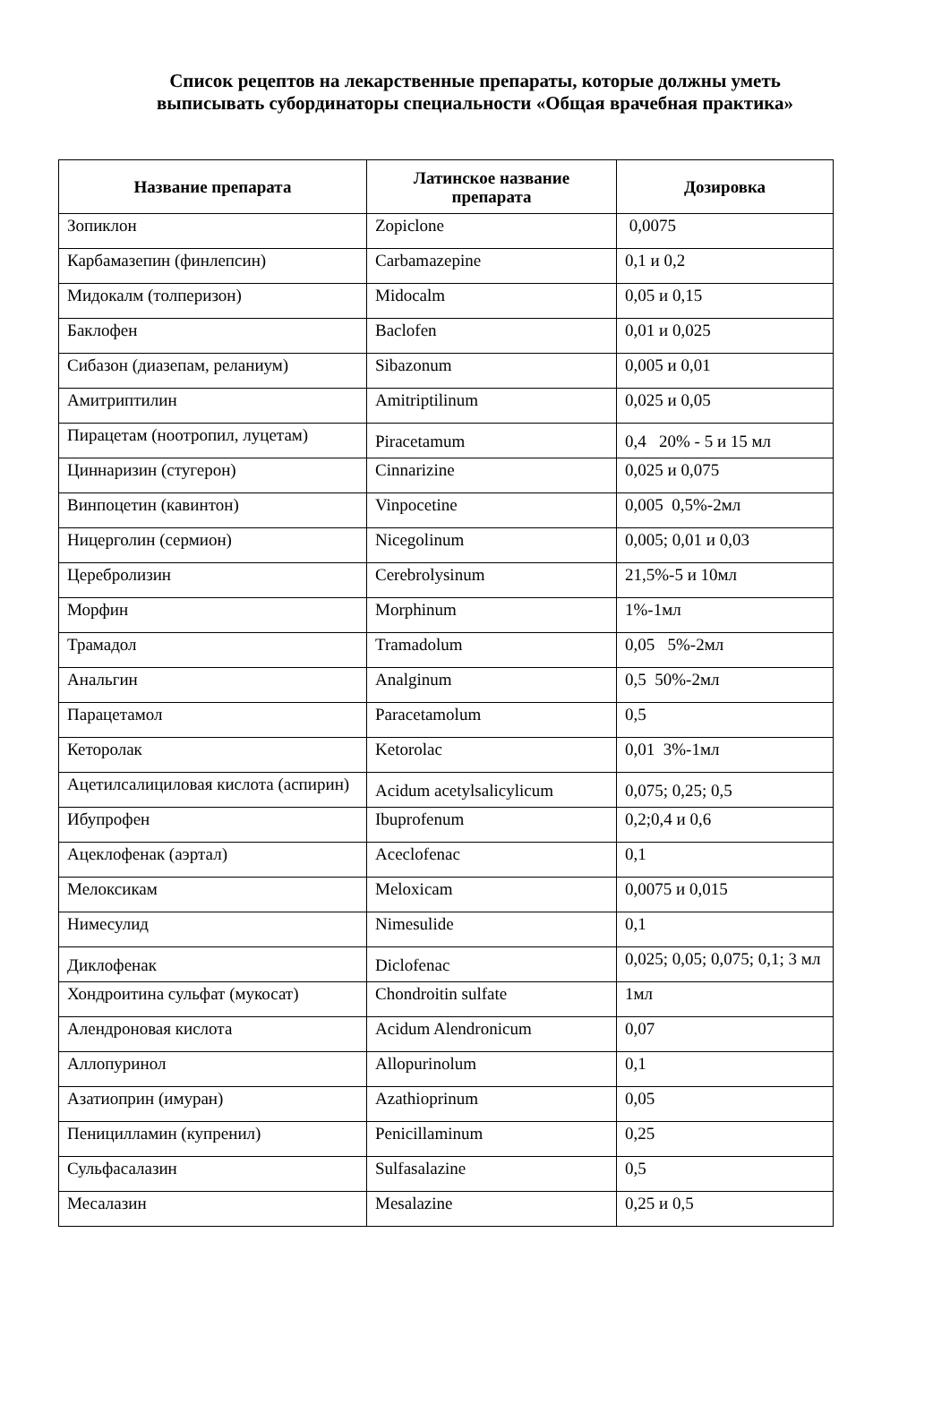Список рецептов на лекарственные препараты, которые должны уметь
выписывать субординаторы специальности «Общая врачебная практика»
| Название препарата | Латинское название препарата | Дозировка |
| --- | --- | --- |
| Зопиклон | Zopiclone | 0,0075 |
| Карбамазепин (финлепсин) | Carbamazepine | 0,1 и 0,2 |
| Мидокалм (толперизон) | Midocalm | 0,05 и 0,15 |
| Баклофен | Baclofen | 0,01 и 0,025 |
| Сибазон (диазепам, реланиум) | Sibazonum | 0,005 и 0,01 |
| Амитриптилин | Amitriptilinum | 0,025 и 0,05 |
| Пирацетам (ноотропил, луцетам) | Piracetamum | 0,4 20% - 5 и 15 мл |
| Циннаризин (стугерон) | Cinnarizine | 0,025 и 0,075 |
| Винпоцетин (кавинтон) | Vinpocetine | 0,005 0,5%-2мл |
| Ницерголин (сермион) | Nicegolinum | 0,005; 0,01 и 0,03 |
| Церебролизин | Cerebrolysinum | 21,5%-5 и 10мл |
| Морфин | Morphinum | 1%-1мл |
| Трамадол | Tramadolum | 0,05 5%-2мл |
| Анальгин | Analginum | 0,5 50%-2мл |
| Парацетамол | Paracetamolum | 0,5 |
| Кеторолак | Ketorolac | 0,01 3%-1мл |
| Ацетилсалициловая кислота (аспирин) | Acidum acetylsalicylicum | 0,075; 0,25; 0,5 |
| Ибупрофен | Ibuprofenum | 0,2;0,4 и 0,6 |
| Ацеклофенак (аэртал) | Aceclofenac | 0,1 |
| Мелоксикам | Meloxicam | 0,0075 и 0,015 |
| Нимесулид | Nimesulide | 0,1 |
| Диклофенак | Diclofenac | 0,025; 0,05; 0,075; 0,1; 3 мл |
| Хондроитина сульфат (мукосат) | Chondroitin sulfate | 1мл |
| Алендроновая кислота | Acidum Alendronicum | 0,07 |
| Аллопуринол | Allopurinolum | 0,1 |
| Азатиоприн (имуран) | Azathioprinum | 0,05 |
| Пеницилламин (купренил) | Penicillaminum | 0,25 |
| Сульфасалазин | Sulfasalazine | 0,5 |
| Месалазин | Mesalazine | 0,25 и 0,5 |